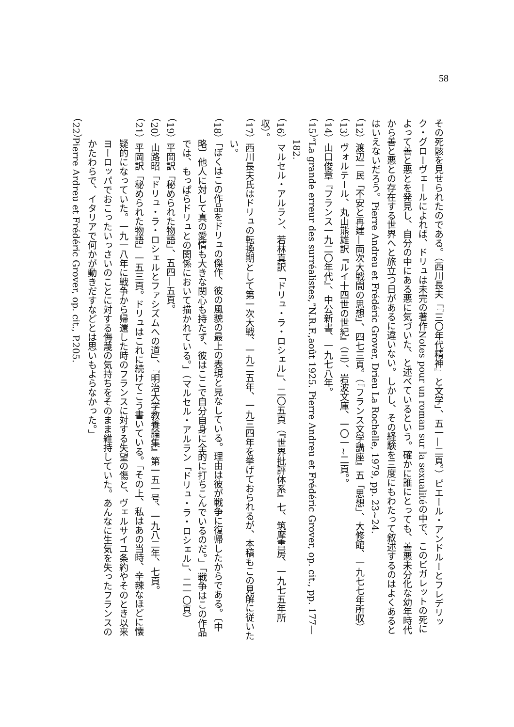58
その死骸を見せられたのである。（西川長夫「『三〇年代精神』と文学」、五一—二頁。）ピエール・アンドルーとフレデリック・グローヴェールによれば、ドリュは未完の著作Notes pour un roman sur la sexualitéの中で、このビガレットの死によって善と悪とを発見し、自分の中にある悪に気づいた、と述べているという。確かに誰にとっても、善悪未分化な幼年時代から善と悪との存在する世界へと旅立つ日があるに違いない。しかし、その経験を三度にもわたって叙述するのはよくあるとはいえないだろう。Pierre Andreu et Frédéric Grover, Drieu La Rochelle, 1979, pp. 23~24.
（12）渡辺一民「不安と再建—両次大戦間の思想」、四七三頁。（『フランス文学講座』五「思想」、大修館、一九七七年所収）
（13）ヴォルテール、丸山熊雄訳『ルイ十四世の世紀』（三）、岩波文庫、一〇一~二頁。。
（14）山口俊章『フランス一九二〇年代』、中公新書、一九七八年。
（15）“La grande erreur des surréalistes,”N.R.F.,août 1925. Pierre Andreu et Frédéric Grover, op. cit., pp. 177—182.
（16）マルセル・アルラン、若林真訳「ドリュ・ラ・ロシェル」、二〇五頁（『世界批評体系』七、筑摩書房、一九七五年所収）。
（17）西川長夫氏はドリュの転換期として第一次大戦、一九二五年、一九三四年を挙げておられるが、本稿もこの見解に従いたい。
（18）「ぼくはこの作品をドリュの傑作、彼の風貌の最上の表現と見なしている。理由は彼が戦争に復帰したからである。〔中略〕他人に対して真の愛情も大きな関心も持たず、彼はここで自分自身に全的に打ちこんでいるのだ。」「戦争はこの作品では、もっぱらドリュとの関係において描かれている。」（マルセル・アルラン「ドリュ・ラ・ロシェル」、二一〇頁）
（19）平岡訳「秘められた物語」、五四—五頁。
（20）山路昭「ドリュ・ラ・ロシェルとファシズムへの道」、『明治大学教養論集』第一五一号、一九八二年、七頁。
（21）平岡訳「秘められた物語」一五三頁。ドリュはこれに続けてこう書いている。「その上、私はあの当時、辛辣なほどに懐疑的になっていた。一九一八年に戦争から帰還した時のフランスに対する失望の傷と、ヴェルサイユ条約やそのとき以来ヨーロッパでおこったいっさいのことに対する侮蔑の気持ちをそのまま維持していた。あんなに生気を失ったフランスのかたわらで、イタリアで何かが動きだすなどとは思いもよらなかった。」
（22）Pierre Ardreu et Frédéric Grover, op. cit., P.205.